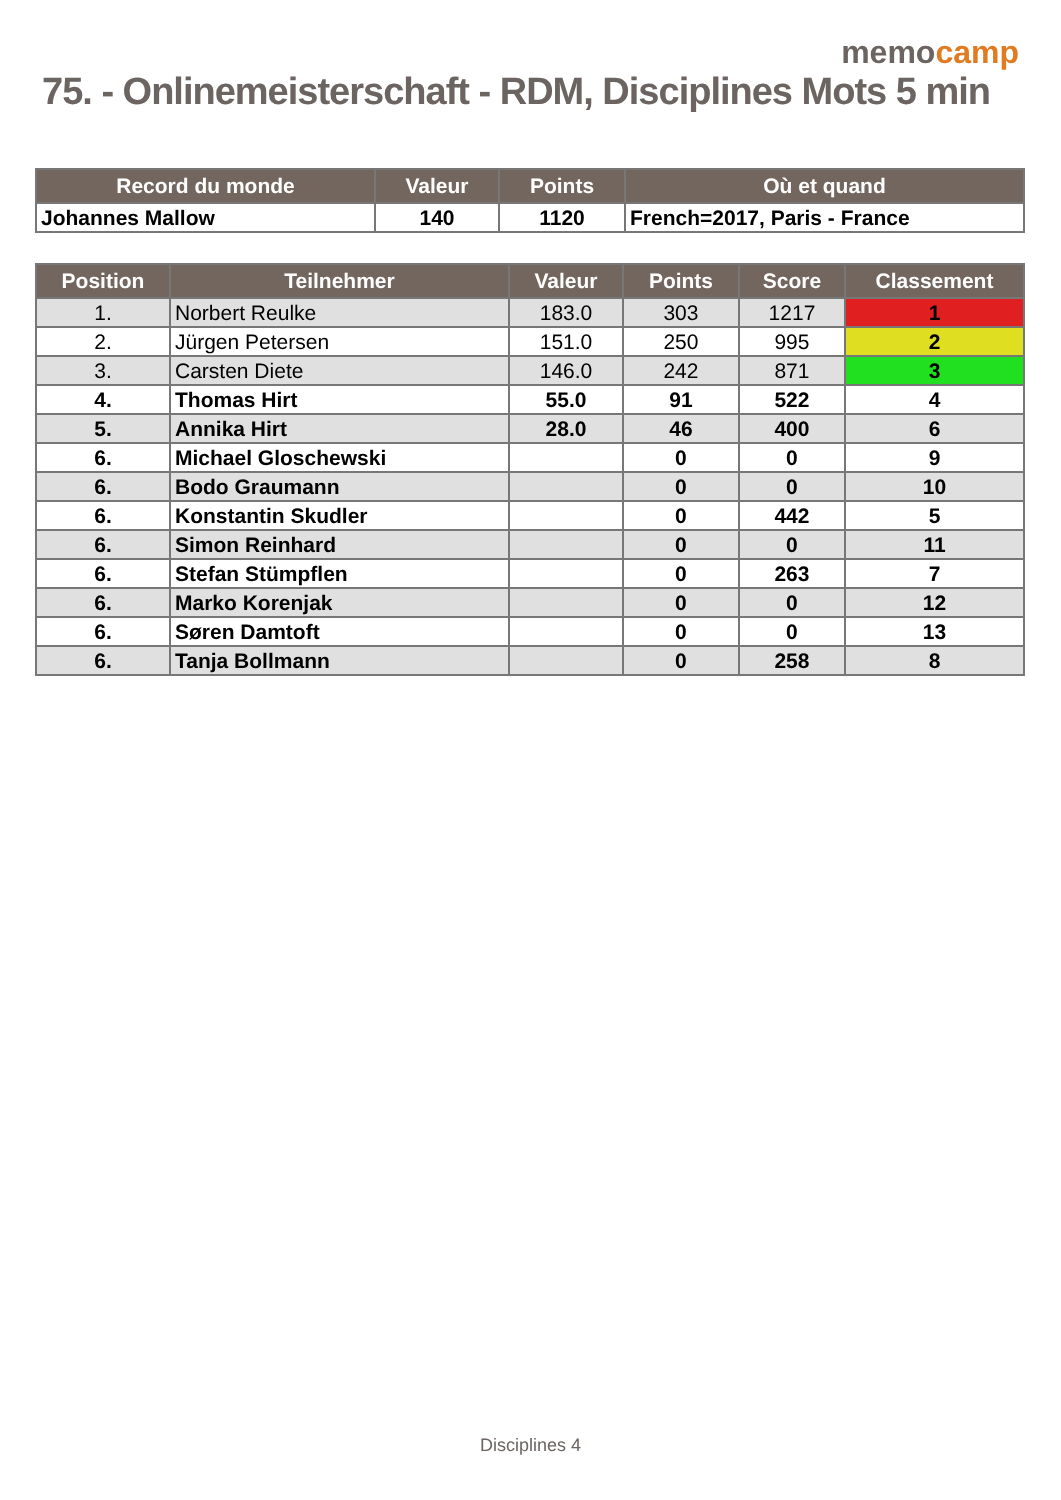memocamp
75. - Onlinemeisterschaft - RDM, Disciplines Mots 5 min
| Record du monde | Valeur | Points | Où et quand |
| --- | --- | --- | --- |
| Johannes Mallow | 140 | 1120 | French=2017, Paris - France |
| Position | Teilnehmer | Valeur | Points | Score | Classement |
| --- | --- | --- | --- | --- | --- |
| 1. | Norbert Reulke | 183.0 | 303 | 1217 | 1 |
| 2. | Jürgen Petersen | 151.0 | 250 | 995 | 2 |
| 3. | Carsten Diete | 146.0 | 242 | 871 | 3 |
| 4. | Thomas Hirt | 55.0 | 91 | 522 | 4 |
| 5. | Annika Hirt | 28.0 | 46 | 400 | 6 |
| 6. | Michael Gloschewski | | 0 | 0 | 9 |
| 6. | Bodo Graumann | | 0 | 0 | 10 |
| 6. | Konstantin Skudler | | 0 | 442 | 5 |
| 6. | Simon Reinhard | | 0 | 0 | 11 |
| 6. | Stefan Stümpflen | | 0 | 263 | 7 |
| 6. | Marko Korenjak | | 0 | 0 | 12 |
| 6. | Søren Damtoft | | 0 | 0 | 13 |
| 6. | Tanja Bollmann | | 0 | 258 | 8 |
Disciplines 4